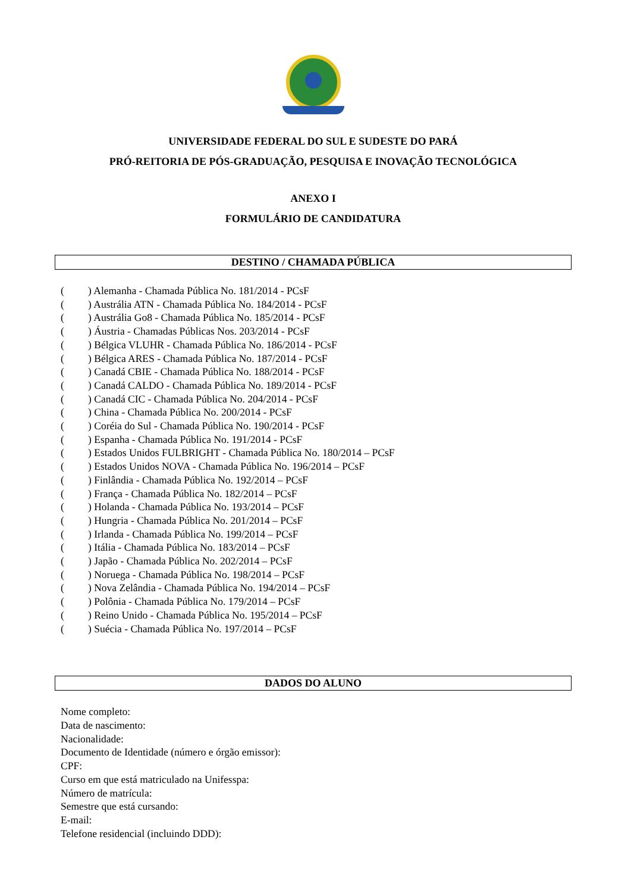UNIVERSIDADE FEDERAL DO SUL E SUDESTE DO PARÁ
PRÓ-REITORIA DE PÓS-GRADUAÇÃO, PESQUISA E INOVAÇÃO TECNOLÓGICA
ANEXO I
FORMULÁRIO DE CANDIDATURA
DESTINO / CHAMADA PÚBLICA
() Alemanha - Chamada Pública No. 181/2014 - PCsF
() Austrália ATN - Chamada Pública No. 184/2014 - PCsF
() Austrália Go8 - Chamada Pública No. 185/2014 - PCsF
() Áustria - Chamadas Públicas Nos. 203/2014 - PCsF
() Bélgica VLUHR - Chamada Pública No. 186/2014 - PCsF
() Bélgica ARES - Chamada Pública No. 187/2014 - PCsF
() Canadá CBIE - Chamada Pública No. 188/2014 - PCsF
() Canadá CALDO - Chamada Pública No. 189/2014 - PCsF
() Canadá CIC - Chamada Pública No. 204/2014 - PCsF
() China - Chamada Pública No. 200/2014 - PCsF
() Coréia do Sul - Chamada Pública No. 190/2014 - PCsF
() Espanha - Chamada Pública No. 191/2014 - PCsF
() Estados Unidos FULBRIGHT - Chamada Pública No. 180/2014 – PCsF
() Estados Unidos NOVA - Chamada Pública No. 196/2014 – PCsF
() Finlândia - Chamada Pública No. 192/2014 – PCsF
() França - Chamada Pública No. 182/2014 – PCsF
() Holanda - Chamada Pública No. 193/2014 – PCsF
() Hungria - Chamada Pública No. 201/2014 – PCsF
() Irlanda - Chamada Pública No. 199/2014 – PCsF
() Itália - Chamada Pública No. 183/2014 – PCsF
() Japão - Chamada Pública No. 202/2014 – PCsF
() Noruega - Chamada Pública No. 198/2014 – PCsF
() Nova Zelândia - Chamada Pública No. 194/2014 – PCsF
() Polônia - Chamada Pública No. 179/2014 – PCsF
() Reino Unido - Chamada Pública No. 195/2014 – PCsF
() Suécia - Chamada Pública No. 197/2014 – PCsF
DADOS DO ALUNO
Nome completo:
Data de nascimento:
Nacionalidade:
Documento de Identidade (número e órgão emissor):
CPF:
Curso em que está matriculado na Unifesspa:
Número de matrícula:
Semestre que está cursando:
E-mail:
Telefone residencial (incluindo DDD):